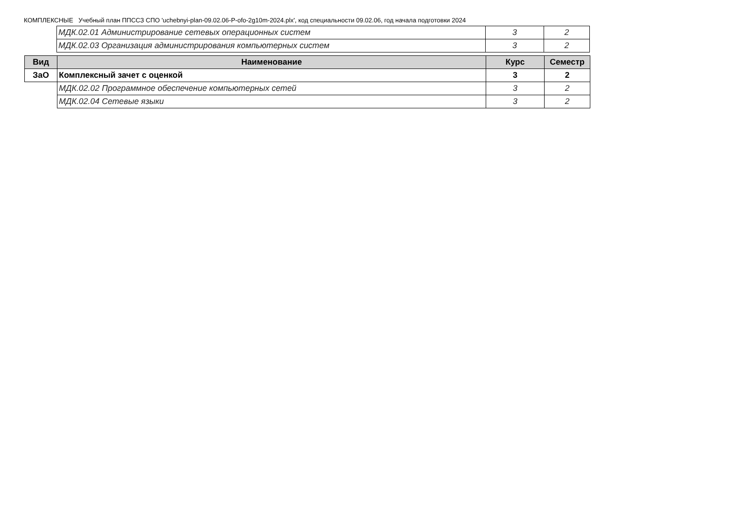КОМПЛЕКСНЫЕ Учебный план ППССЗ СПО 'uchebnyi-plan-09.02.06-P-ofo-2g10m-2024.plx', код специальности 09.02.06, год начала подготовки 2024
| | МДК.02.01 Администрирование сетевых операционных систем | 3 | 2 |
| | МДК.02.03 Организация администрирования компьютерных систем | 3 | 2 |
| Вид | Наименование | Курс | Семестр |
| --- | --- | --- | --- |
| ЗаО | Комплексный зачет с оценкой | 3 | 2 |
| | МДК.02.02 Программное обеспечение компьютерных сетей | 3 | 2 |
| | МДК.02.04 Сетевые языки | 3 | 2 |